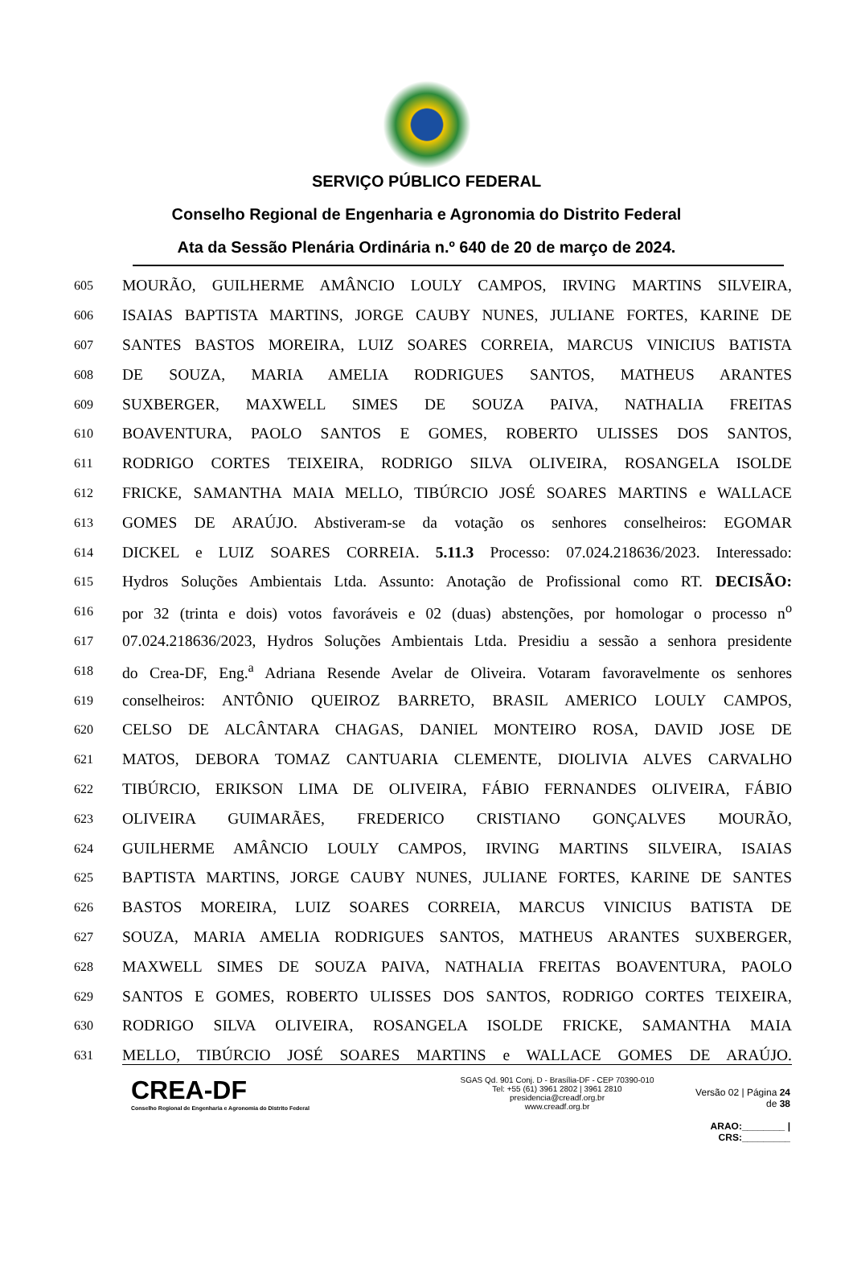SERVIÇO PÚBLICO FEDERAL
Conselho Regional de Engenharia e Agronomia do Distrito Federal
Ata da Sessão Plenária Ordinária n.º 640 de 20 de março de 2024.
605 MOURÃO, GUILHERME AMÂNCIO LOULY CAMPOS, IRVING MARTINS SILVEIRA,
606 ISAIAS BAPTISTA MARTINS, JORGE CAUBY NUNES, JULIANE FORTES, KARINE DE
607 SANTES BASTOS MOREIRA, LUIZ SOARES CORREIA, MARCUS VINICIUS BATISTA
608 DE SOUZA, MARIA AMELIA RODRIGUES SANTOS, MATHEUS ARANTES
609 SUXBERGER, MAXWELL SIMES DE SOUZA PAIVA, NATHALIA FREITAS
610 BOAVENTURA, PAOLO SANTOS E GOMES, ROBERTO ULISSES DOS SANTOS,
611 RODRIGO CORTES TEIXEIRA, RODRIGO SILVA OLIVEIRA, ROSANGELA ISOLDE
612 FRICKE, SAMANTHA MAIA MELLO, TIBÚRCIO JOSÉ SOARES MARTINS e WALLACE
613 GOMES DE ARAÚJO. Abstiveram-se da votação os senhores conselheiros: EGOMAR
614 DICKEL e LUIZ SOARES CORREIA. 5.11.3 Processo: 07.024.218636/2023. Interessado:
615 Hydros Soluções Ambientais Ltda. Assunto: Anotação de Profissional como RT. DECISÃO:
616 por 32 (trinta e dois) votos favoráveis e 02 (duas) abstenções, por homologar o processo n<sup>o</sup>
617 07.024.218636/2023, Hydros Soluções Ambientais Ltda. Presidiu a sessão a senhora presidente
618 do Crea-DF, Eng.<sup>a</sup> Adriana Resende Avelar de Oliveira. Votaram favoravelmente os senhores
619 conselheiros: ANTÔNIO QUEIROZ BARRETO, BRASIL AMERICO LOULY CAMPOS,
620 CELSO DE ALCÂNTARA CHAGAS, DANIEL MONTEIRO ROSA, DAVID JOSE DE
621 MATOS, DEBORA TOMAZ CANTUARIA CLEMENTE, DIOLIVIA ALVES CARVALHO
622 TIBÚRCIO, ERIKSON LIMA DE OLIVEIRA, FÁBIO FERNANDES OLIVEIRA, FÁBIO
623 OLIVEIRA GUIMARÃES, FREDERICO CRISTIANO GONÇALVES MOURÃO,
624 GUILHERME AMÂNCIO LOULY CAMPOS, IRVING MARTINS SILVEIRA, ISAIAS
625 BAPTISTA MARTINS, JORGE CAUBY NUNES, JULIANE FORTES, KARINE DE SANTES
626 BASTOS MOREIRA, LUIZ SOARES CORREIA, MARCUS VINICIUS BATISTA DE
627 SOUZA, MARIA AMELIA RODRIGUES SANTOS, MATHEUS ARANTES SUXBERGER,
628 MAXWELL SIMES DE SOUZA PAIVA, NATHALIA FREITAS BOAVENTURA, PAOLO
629 SANTOS E GOMES, ROBERTO ULISSES DOS SANTOS, RODRIGO CORTES TEIXEIRA,
630 RODRIGO SILVA OLIVEIRA, ROSANGELA ISOLDE FRICKE, SAMANTHA MAIA
631 MELLO, TIBÚRCIO JOSÉ SOARES MARTINS e WALLACE GOMES DE ARAÚJO.
CREA-DF
Conselho Regional de Engenharia e Agronomia do Distrito Federal
SGAS Qd. 901 Conj. D - Brasília-DF - CEP 70390-010
Tel: +55 (61) 3961 2802 | 3961 2810
presidencia@creadf.org.br
www.creadf.org.br
Versão 02 | Página 24 de 38
ARAO:________ | CRS:_________